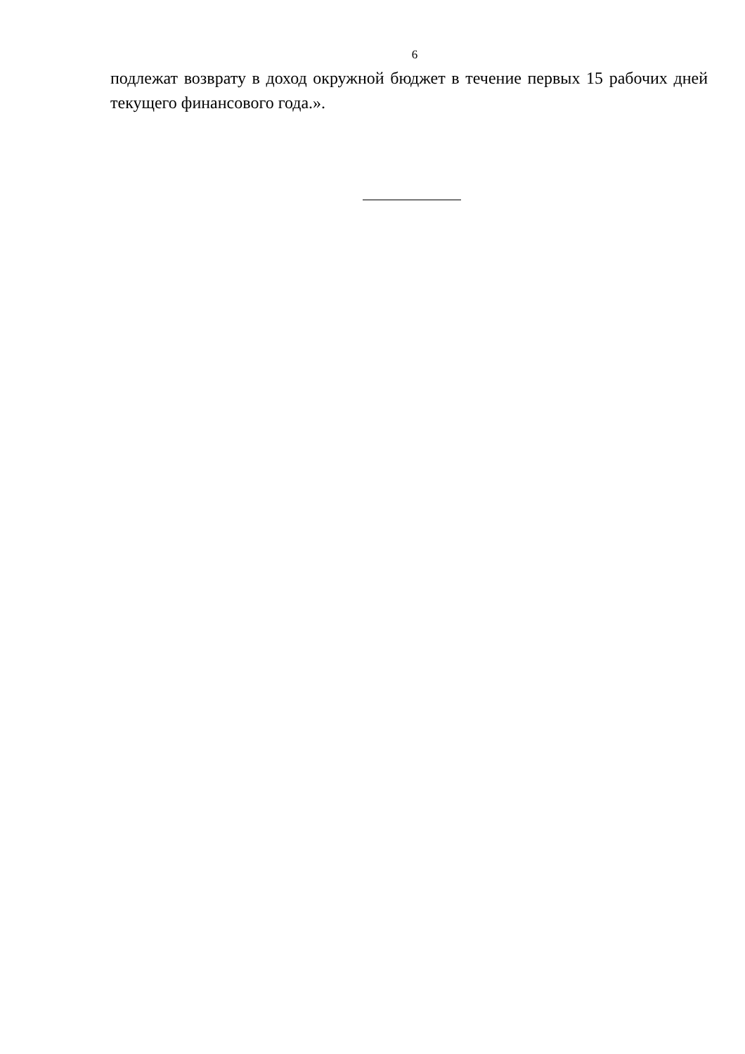6
подлежат возврату в доход окружной бюджет в течение первых 15 рабочих дней текущего финансового года.».